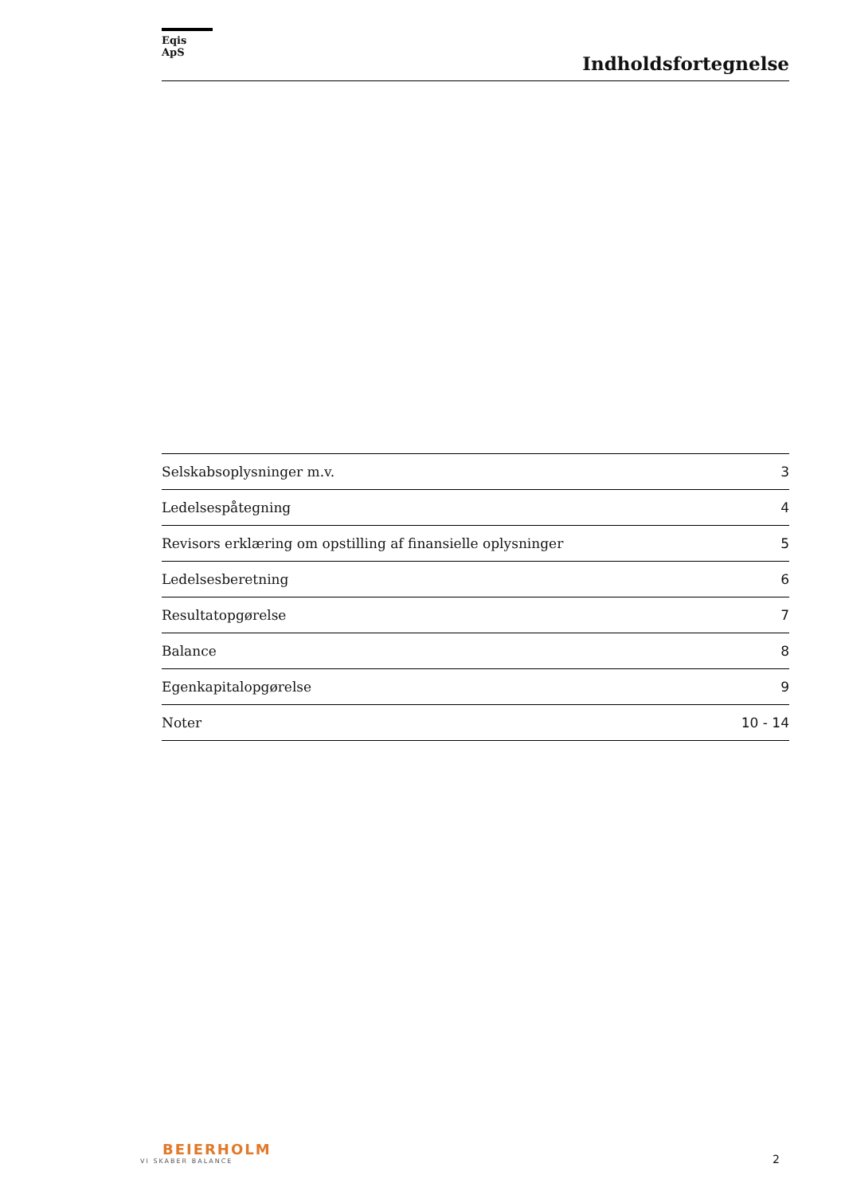Eqis ApS
Indholdsfortegnelse
| Selskabsoplysninger m.v. | 3 |
| Ledelsespåtegning | 4 |
| Revisors erklæring om opstilling af finansielle oplysninger | 5 |
| Ledelsesberetning | 6 |
| Resultatopgørelse | 7 |
| Balance | 8 |
| Egenkapitalopgørelse | 9 |
| Noter | 10 - 14 |
BEIERHOLM
VI SKABER BALANCE
2